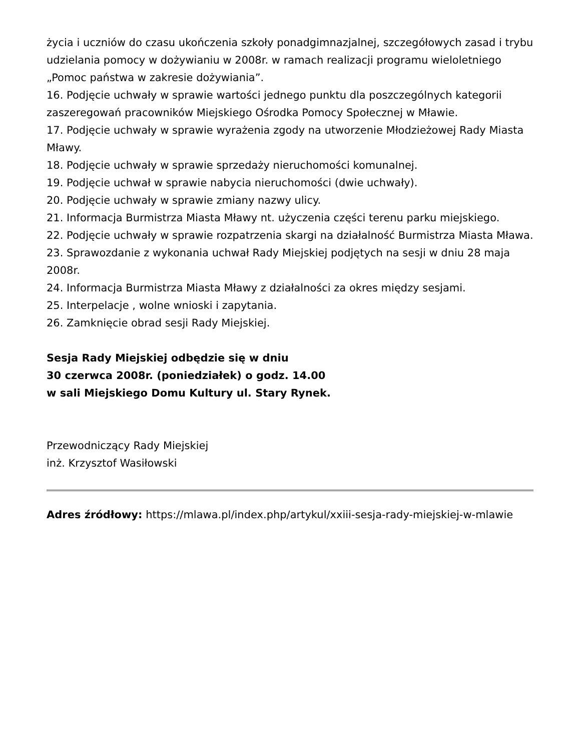życia i uczniów do czasu ukończenia szkoły ponadgimnazjalnej, szczegółowych zasad i trybu udzielania pomocy w dożywianiu w 2008r. w ramach realizacji programu wieloletniego „Pomoc państwa w zakresie dożywiania”.
16. Podjęcie uchwały w sprawie wartości jednego punktu dla poszczególnych kategorii zaszeregowań pracowników Miejskiego Ośrodka Pomocy Społecznej w Mławie.
17. Podjęcie uchwały w sprawie wyrażenia zgody na utworzenie Młodzieżowej Rady Miasta Mławy.
18. Podjęcie uchwały w sprawie sprzedaży nieruchomości komunalnej.
19. Podjęcie uchwał w sprawie nabycia nieruchomości (dwie uchwały).
20. Podjęcie uchwały w sprawie zmiany nazwy ulicy.
21. Informacja Burmistrza Miasta Mławy nt. użyczenia części terenu parku miejskiego.
22. Podjęcie uchwały w sprawie rozpatrzenia skargi na działalność Burmistrza Miasta Mława.
23. Sprawozdanie z wykonania uchwał Rady Miejskiej podjętych na sesji w dniu 28 maja 2008r.
24. Informacja Burmistrza Miasta Mławy z działalności za okres między sesjami.
25. Interpelacje , wolne wnioski i zapytania.
26. Zamknięcie obrad sesji Rady Miejskiej.
Sesja Rady Miejskiej odbędzie się w dniu
30 czerwca 2008r. (poniedziałek) o godz. 14.00
w sali Miejskiego Domu Kultury ul. Stary Rynek.
Przewodniczący Rady Miejskiej
inż. Krzysztof Wasiłowski
Adres źródłowy: https://mlawa.pl/index.php/artykul/xxiii-sesja-rady-miejskiej-w-mlawie